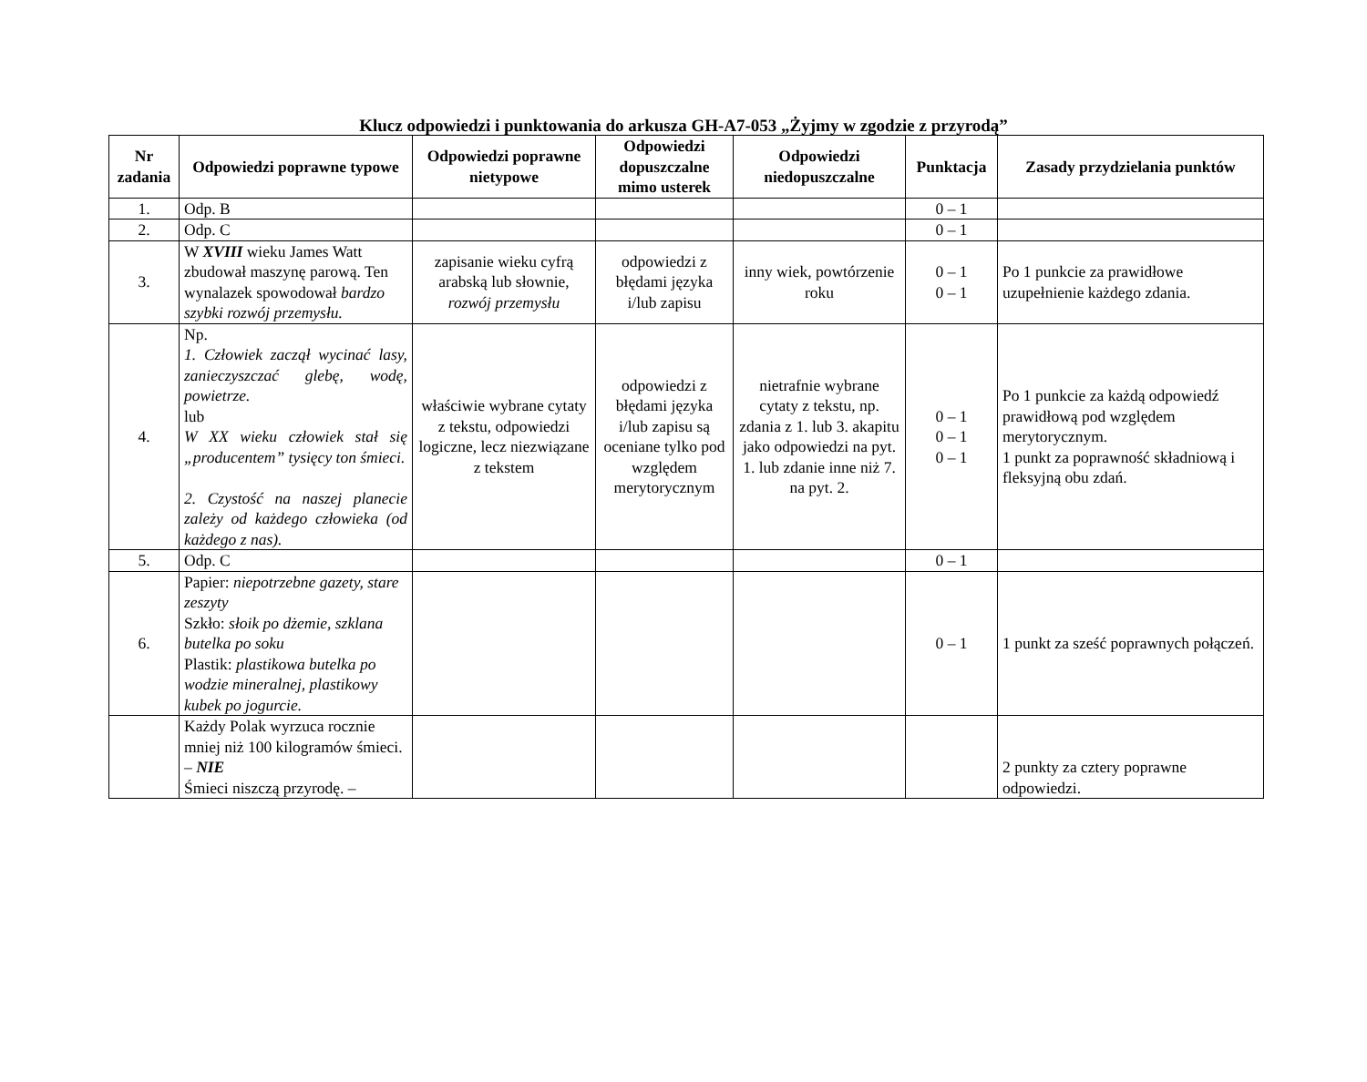Klucz odpowiedzi i punktowania do arkusza GH-A7-053 „Żyjmy w zgodzie z przyrodą”
| Nr zadania | Odpowiedzi poprawne typowe | Odpowiedzi poprawne nietypowe | Odpowiedzi dopuszczalne mimo usterek | Odpowiedzi niedopuszczalne | Punktacja | Zasady przydzielania punktów |
| --- | --- | --- | --- | --- | --- | --- |
| 1. | Odp. B | | | | 0 – 1 | |
| 2. | Odp. C | | | | 0 – 1 | |
| 3. | W XVIII wieku James Watt zbudował maszynę parową. Ten wynalazek spowodował bardzo szybki rozwój przemysłu. | zapisanie wieku cyfrą arabską lub słownie, rozwój przemysłu | odpowiedzi z błędami języka i/lub zapisu | inny wiek, powtórzenie roku | 0 – 1 0 – 1 | Po 1 punkcie za prawidłowe uzupełnienie każdego zdania. |
| 4. | Np. 1. Człowiek zaczął wycinać lasy, zanieczyszczać glebę, wodę, powietrze. lub W XX wieku człowiek stał się „producentem” tysięcy ton śmieci. 2. Czystość na naszej planecie zależy od każdego człowieka (od każdego z nas). | właściwie wybrane cytaty z tekstu, odpowiedzi logiczne, lecz niezwiązane z tekstem | odpowiedzi z błędami języka i/lub zapisu są oceniane tylko pod względem merytorycznym | nietrafnie wybrane cytaty z tekstu, np. zdania z 1. lub 3. akapitu jako odpowiedzi na pyt. 1. lub zdanie inne niż 7. na pyt. 2. | 0 – 1 0 – 1 0 – 1 | Po 1 punkcie za każdą odpowiedź prawidłową pod względem merytorycznym. 1 punkt za poprawność składniową i fleksyjną obu zdań. |
| 5. | Odp. C | | | | 0 – 1 | |
| 6. | Papier: niepotrzebne gazety, stare zeszyty Szkło: słoik po dżemie, szklana butelka po soku Plastik: plastikowa butelka po wodzie mineralnej, plastikowy kubek po jogurcie. | | | | 0 – 1 | 1 punkt za sześć poprawnych połączeń. |
| | Każdy Polak wyrzuca rocznie mniej niż 100 kilogramów śmieci. – NIE Śmieci niszczą przyrodę. – | | | | | 2 punkty za cztery poprawne odpowiedzi. |